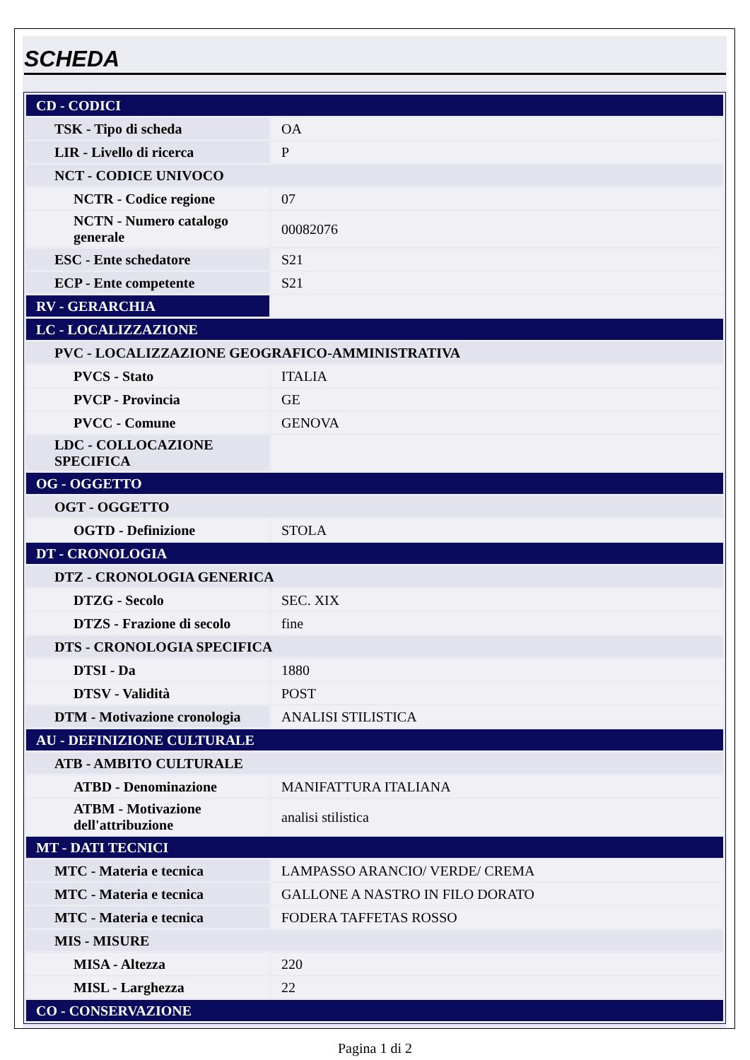SCHEDA
| CD - CODICI | |
| TSK - Tipo di scheda | OA |
| LIR - Livello di ricerca | P |
| NCT - CODICE UNIVOCO | |
| NCTR - Codice regione | 07 |
| NCTN - Numero catalogo generale | 00082076 |
| ESC - Ente schedatore | S21 |
| ECP - Ente competente | S21 |
| RV - GERARCHIA | |
| LC - LOCALIZZAZIONE | |
| PVC - LOCALIZZAZIONE GEOGRAFICO-AMMINISTRATIVA | |
| PVCS - Stato | ITALIA |
| PVCP - Provincia | GE |
| PVCC - Comune | GENOVA |
| LDC - COLLOCAZIONE SPECIFICA | |
| OG - OGGETTO | |
| OGT - OGGETTO | |
| OGTD - Definizione | STOLA |
| DT - CRONOLOGIA | |
| DTZ - CRONOLOGIA GENERICA | |
| DTZG - Secolo | SEC. XIX |
| DTZS - Frazione di secolo | fine |
| DTS - CRONOLOGIA SPECIFICA | |
| DTSI - Da | 1880 |
| DTSV - Validità | POST |
| DTM - Motivazione cronologia | ANALISI STILISTICA |
| AU - DEFINIZIONE CULTURALE | |
| ATB - AMBITO CULTURALE | |
| ATBD - Denominazione | MANIFATTURA ITALIANA |
| ATBM - Motivazione dell'attribuzione | analisi stilistica |
| MT - DATI TECNICI | |
| MTC - Materia e tecnica | LAMPASSO ARANCIO/ VERDE/ CREMA |
| MTC - Materia e tecnica | GALLONE A NASTRO IN FILO DORATO |
| MTC - Materia e tecnica | FODERA TAFFETAS ROSSO |
| MIS - MISURE | |
| MISA - Altezza | 220 |
| MISL - Larghezza | 22 |
| CO - CONSERVAZIONE | |
Pagina 1 di 2